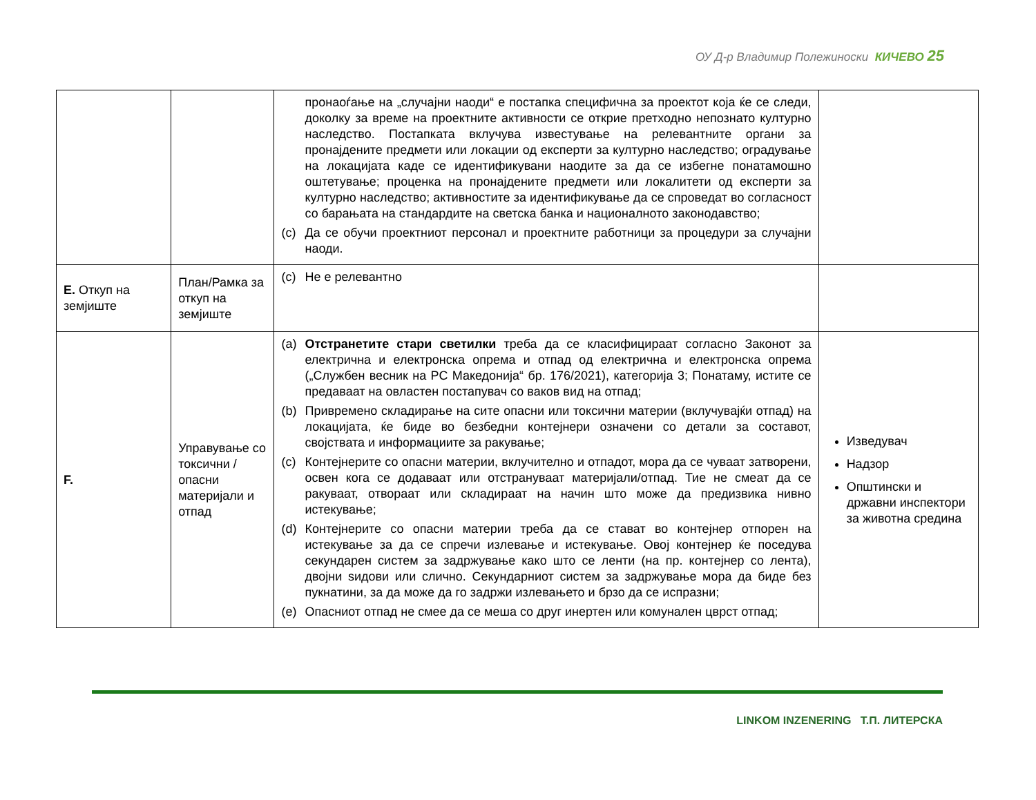ОУ Д-р Владимир Полежиноски КИЧЕВО 25
| | | пронаоѓање на „случајни наоди“ е постапка специфична за проектот која ќе се следи, доколку за време на проектните активности се открие претходно непознато културно наследство. Постапката вклучува известување на релевантните органи за пронајдените предмети или локации од експерти за културно наследство; оградување на локацијата каде се идентификувани наодите за да се избегне понатамошно оштетување; проценка на пронајдените предмети или локалитети од експерти за културно наследство; активностите за идентификување да се спроведат во согласност со барањата на стандардите на светска банка и националното законодавство; (c) Да се обучи проектниот персонал и проектните работници за процедури за случајни наоди. | |
| Е. Откуп на земјиште | План/Рамка за откуп на земјиште | (c) Не е релевантно | |
| F. | Управување со токсични / опасни материјали и отпад | (a) Отстранетите стари светилки треба да се класифицираат согласно Законот за електрична и електронска опрема и отпад од електрична и електронска опрема („Службен весник на РС Македонија“ бр. 176/2021), категорија 3; Понатаму, истите се предаваат на овластен постапувач со ваков вид на отпад; (b) Привремено складирање на сите опасни или токсични материи (вклучувајќи отпад) на локацијата, ќе биде во безбедни контејнери означени со детали за составот, својствата и информациите за ракување; (c) Контејнерите со опасни материи, вклучително и отпадот, мора да се чуваат затворени, освен кога се додаваат или отстрануваат материјали/отпад. Тие не смеат да се ракуваат, отвораат или складираат на начин што може да предизвика нивно истекување; (d) Контејнерите со опасни материи треба да се стават во контејнер отпорен на истекување за да се спречи излевање и истекување. Овој контејнер ќе поседува секундарен систем за задржување како што се ленти (на пр. контејнер со лента), двојни ѕидови или слично. Секундарниот систем за задржување мора да биде без пукнатини, за да може да го задржи излевањето и брзо да се испразни; (e) Опасниот отпад не смее да се меша со друг инертен или комунален цврст отпад; | Изведувач Надзор Општински и државни инспектори за животна средина |
LINKOM INZENERING Т.П. ЛИТЕРСКА